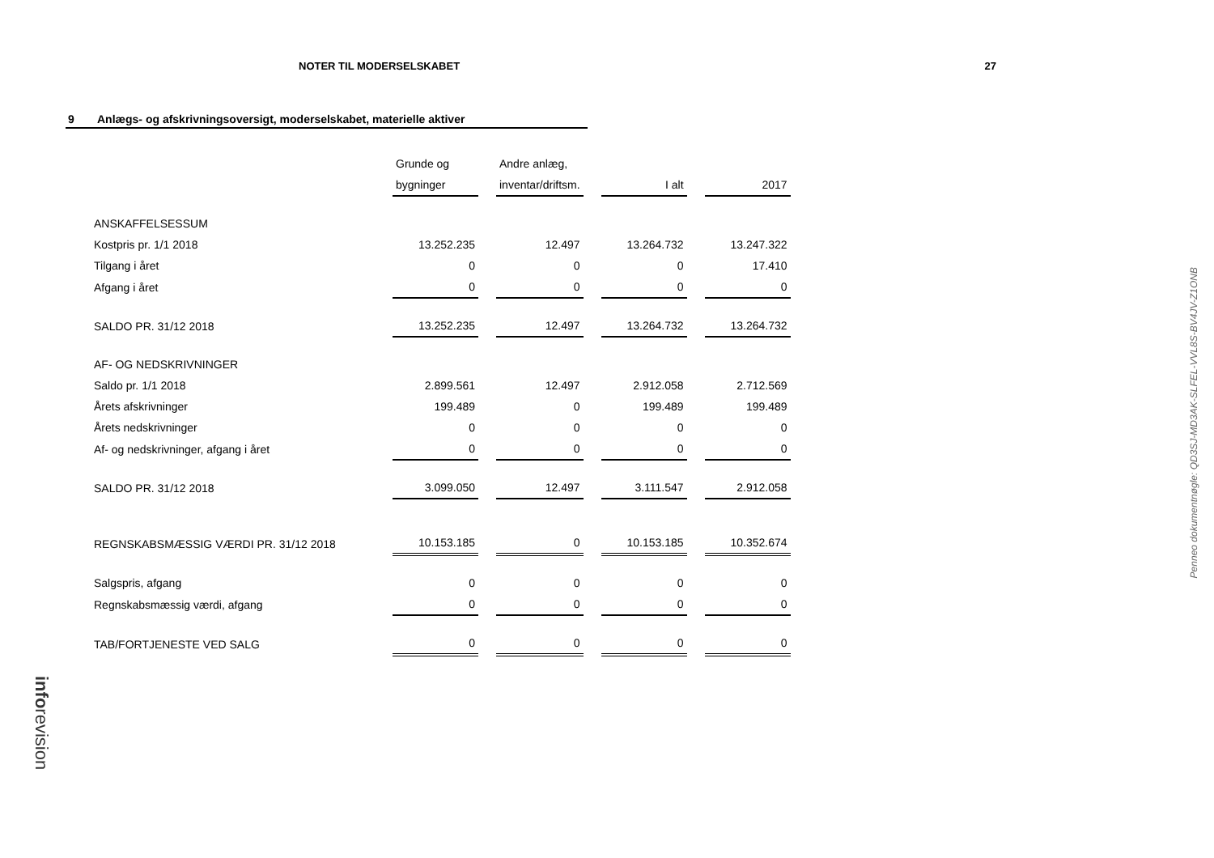NOTER TIL MODERSELSKABET 27
9 Anlægs- og afskrivningsoversigt, moderselskabet, materielle aktiver
| | Grunde og | | Andre anlæg, | | | | |
| | bygninger | | inventar/driftsm. | | I alt | | 2017 |
| ANSKAFFELSESSUM | | | | | | | |
| Kostpris pr. 1/1 2018 | 13.252.235 | | 12.497 | | 13.264.732 | | 13.247.322 |
| Tilgang i året | 0 | | 0 | | 0 | | 17.410 |
| Afgang i året | 0 | | 0 | | 0 | | 0 |
| SALDO PR. 31/12 2018 | 13.252.235 | | 12.497 | | 13.264.732 | | 13.264.732 |
| AF- OG NEDSKRIVNINGER | | | | | | | |
| Saldo pr. 1/1 2018 | 2.899.561 | | 12.497 | | 2.912.058 | | 2.712.569 |
| Årets afskrivninger | 199.489 | | 0 | | 199.489 | | 199.489 |
| Årets nedskrivninger | 0 | | 0 | | 0 | | 0 |
| Af- og nedskrivninger, afgang i året | 0 | | 0 | | 0 | | 0 |
| SALDO PR. 31/12 2018 | 3.099.050 | | 12.497 | | 3.111.547 | | 2.912.058 |
| REGNSKABSMÆSSIG VÆRDI PR. 31/12 2018 | 10.153.185 | | 0 | | 10.153.185 | | 10.352.674 |
| Salgspris, afgang | 0 | | 0 | | 0 | | 0 |
| Regnskabsmæssig værdi, afgang | 0 | | 0 | | 0 | | 0 |
| TAB/FORTJENESTE VED SALG | 0 | | 0 | | 0 | | 0 |
Penneo dokumentnøgle: QD3SJ-MD3AK-SLFEL-VVL8S-BV4JV-Z1ONB
inforevision